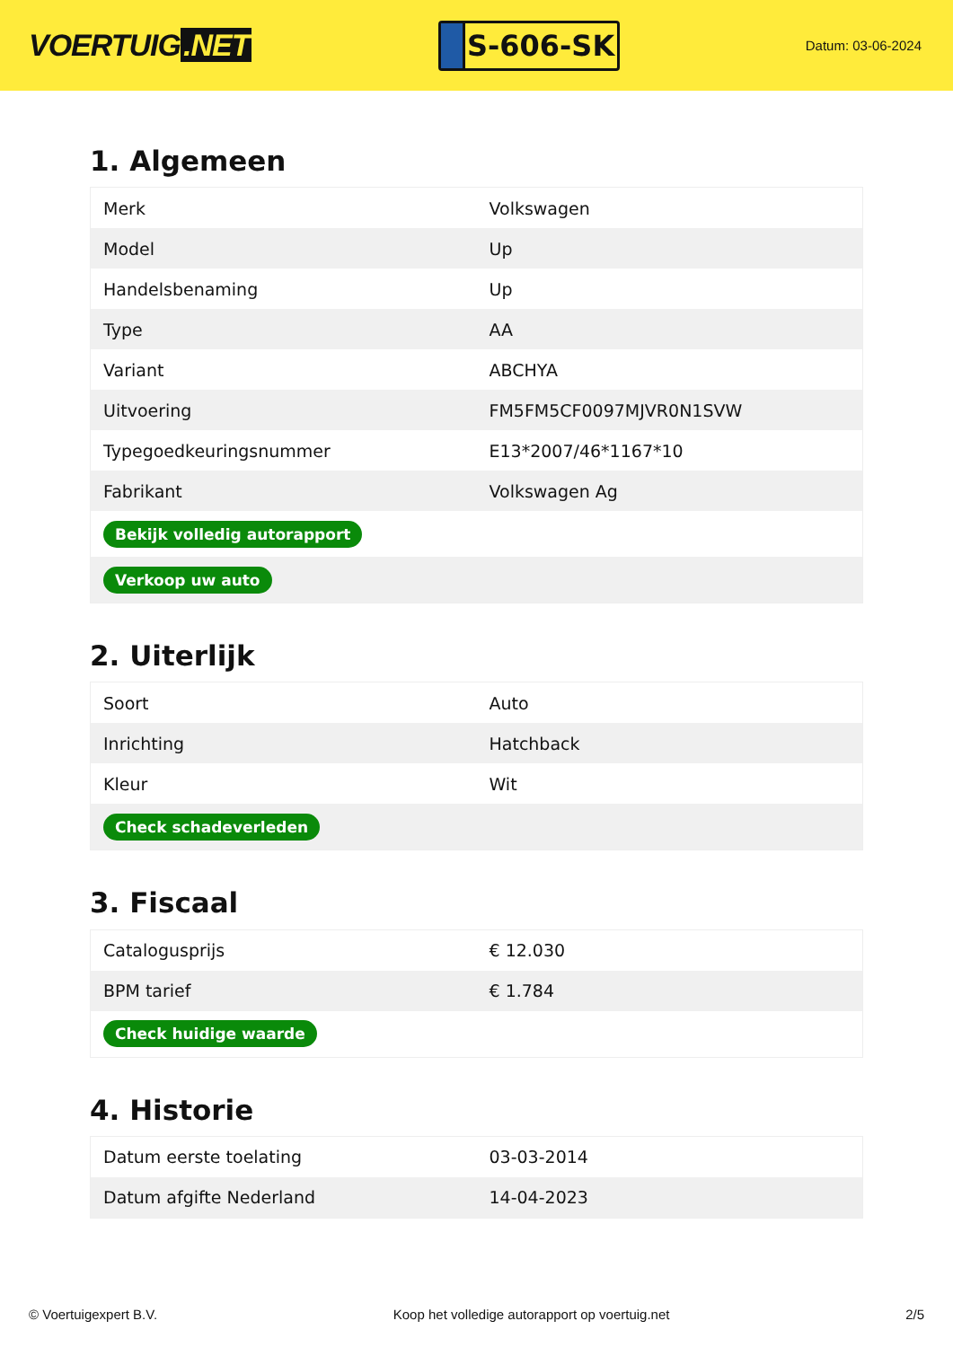VOERTUIG.NET
S-606-SK
Datum: 03-06-2024
1. Algemeen
| Merk | Volkswagen |
| Model | Up |
| Handelsbenaming | Up |
| Type | AA |
| Variant | ABCHYA |
| Uitvoering | FM5FM5CF0097MJVR0N1SVW |
| Typegoedkeuringsnummer | E13*2007/46*1167*10 |
| Fabrikant | Volkswagen Ag |
| Bekijk volledig autorapport | |
| Verkoop uw auto | |
2. Uiterlijk
| Soort | Auto |
| Inrichting | Hatchback |
| Kleur | Wit |
| Check schadeverleden | |
3. Fiscaal
| Catalogusprijs | € 12.030 |
| BPM tarief | € 1.784 |
| Check huidige waarde | |
4. Historie
| Datum eerste toelating | 03-03-2014 |
| Datum afgifte Nederland | 14-04-2023 |
© Voertuigexpert B.V. Koop het volledige autorapport op voertuig.net 2/5